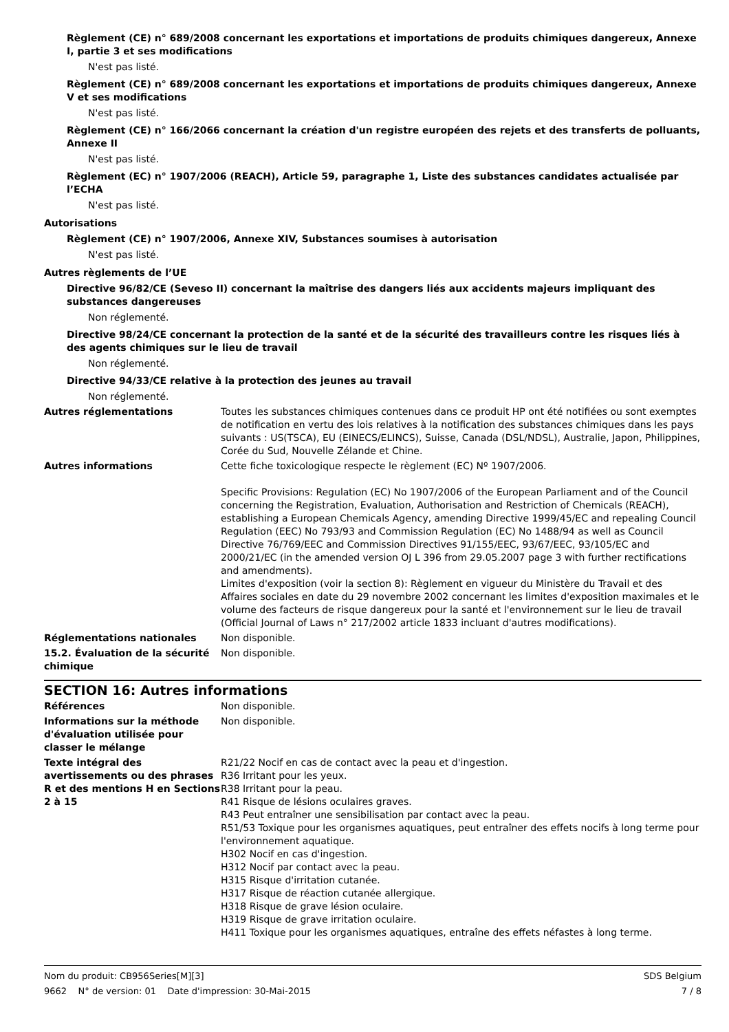Règlement (CE) n° 689/2008 concernant les exportations et importations de produits chimiques dangereux, Annexe I, partie 3 et ses modifications
N'est pas listé.
Règlement (CE) n° 689/2008 concernant les exportations et importations de produits chimiques dangereux, Annexe V et ses modifications
N'est pas listé.
Règlement (CE) n° 166/2066 concernant la création d'un registre européen des rejets et des transferts de polluants, Annexe II
N'est pas listé.
Règlement (EC) n° 1907/2006 (REACH), Article 59, paragraphe 1, Liste des substances candidates actualisée par l’ECHA
N'est pas listé.
Autorisations
Règlement (CE) n° 1907/2006, Annexe XIV, Substances soumises à autorisation
N'est pas listé.
Autres règlements de l’UE
Directive 96/82/CE (Seveso II) concernant la maîtrise des dangers liés aux accidents majeurs impliquant des substances dangereuses
Non réglementé.
Directive 98/24/CE concernant la protection de la santé et de la sécurité des travailleurs contre les risques liés à des agents chimiques sur le lieu de travail
Non réglementé.
Directive 94/33/CE relative à la protection des jeunes au travail
Non réglementé.
Autres réglementations Toutes les substances chimiques contenues dans ce produit HP ont été notifiées ou sont exemptes de notification en vertu des lois relatives à la notification des substances chimiques dans les pays suivants : US(TSCA), EU (EINECS/ELINCS), Suisse, Canada (DSL/NDSL), Australie, Japon, Philippines, Corée du Sud, Nouvelle Zélande et Chine.
Autres informations Cette fiche toxicologique respecte le règlement (EC) Nº 1907/2006.
Specific Provisions: Regulation (EC) No 1907/2006 of the European Parliament and of the Council concerning the Registration, Evaluation, Authorisation and Restriction of Chemicals (REACH), establishing a European Chemicals Agency, amending Directive 1999/45/EC and repealing Council Regulation (EEC) No 793/93 and Commission Regulation (EC) No 1488/94 as well as Council Directive 76/769/EEC and Commission Directives 91/155/EEC, 93/67/EEC, 93/105/EC and 2000/21/EC (in the amended version OJ L 396 from 29.05.2007 page 3 with further rectifications and amendments).
Limites d'exposition (voir la section 8): Règlement en vigueur du Ministère du Travail et des Affaires sociales en date du 29 novembre 2002 concernant les limites d'exposition maximales et le volume des facteurs de risque dangereux pour la santé et l'environnement sur le lieu de travail (Official Journal of Laws n° 217/2002 article 1833 incluant d'autres modifications).
Réglementations nationales Non disponible.
15.2. Évaluation de la sécurité chimique
Non disponible.
SECTION 16: Autres informations
Références Non disponible.
Informations sur la méthode d'évaluation utilisée pour classer le mélange
Non disponible.
Texte intégral des avertissements ou des phrases R et des mentions H en Sections 2 à 15
R21/22 Nocif en cas de contact avec la peau et d'ingestion.
R36 Irritant pour les yeux.
R38 Irritant pour la peau.
R41 Risque de lésions oculaires graves.
R43 Peut entraîner une sensibilisation par contact avec la peau.
R51/53 Toxique pour les organismes aquatiques, peut entraîner des effets nocifs à long terme pour l'environnement aquatique.
H302 Nocif en cas d'ingestion.
H312 Nocif par contact avec la peau.
H315 Risque d'irritation cutanée.
H317 Risque de réaction cutanée allergique.
H318 Risque de grave lésion oculaire.
H319 Risque de grave irritation oculaire.
H411 Toxique pour les organismes aquatiques, entraîne des effets néfastes à long terme.
Nom du produit: CB956Series[M][3] SDS Belgium
9662 N° de version: 01 Date d'impression: 30-Mai-2015 7 / 8